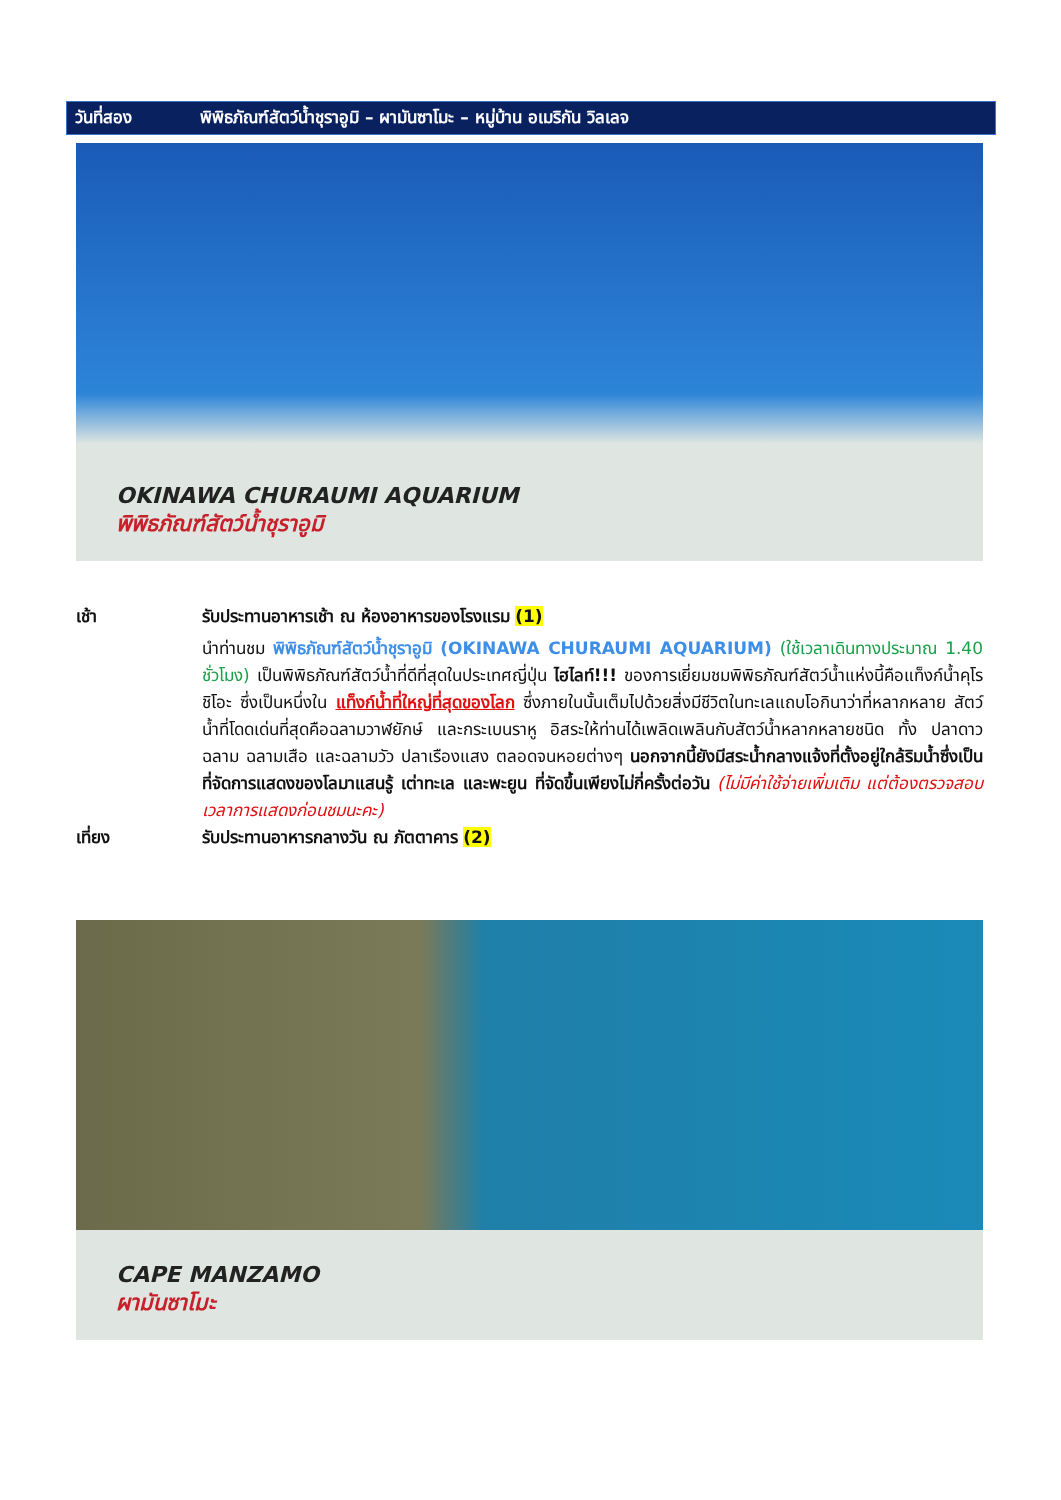วันที่สอง พิพิธภัณฑ์สัตว์น้ำชุราอูมิ – ผามันซาโมะ – หมู่บ้าน อเมริกัน วิลเลจ
OKINAWA CHURAUMI AQUARIUM
พิพิธภัณฑ์สัตว์น้ำชุราอูมิ
เช้า รับประทานอาหารเช้า ณ ห้องอาหารของโรงแรม (1)
นำท่านชม พิพิธภัณฑ์สัตว์น้ำชุราอูมิ (OKINAWA CHURAUMI AQUARIUM) (ใช้เวลาเดินทางประมาณ 1.40 ชั่วโมง) เป็นพิพิธภัณฑ์สัตว์น้ำที่ดีที่สุดในประเทศญี่ปุ่น ไฮไลท์!!! ของการเยี่ยมชมพิพิธภัณฑ์สัตว์น้ำแห่งนี้คือแท็งก์น้ำคุโรชิโอะ ซึ่งเป็นหนึ่งใน แท็งก์น้ำที่ใหญ่ที่สุดของโลก ซึ่งภายในนั้นเต็มไปด้วยสิ่งมีชีวิตในทะเลแถบโอกินาว่าที่หลากหลาย สัตว์น้ำที่โดดเด่นที่สุดคือฉลามวาฬยักษ์ และกระเบนราหู อิสระให้ท่านได้เพลิดเพลินกับสัตว์น้ำหลากหลายชนิด ทั้ง ปลาดาว ฉลาม ฉลามเสือ และฉลามวัว ปลาเรืองแสง ตลอดจนหอยต่างๆ นอกจากนี้ยังมีสระน้ำกลางแจ้งที่ตั้งอยู่ใกล้ริมน้ำซึ่งเป็นที่จัดการแสดงของโลมาแสนรู้ เต่าทะเล และพะยูน ที่จัดขึ้นเพียงไม่กี่ครั้งต่อวัน (ไม่มีค่าใช้จ่ายเพิ่มเติม แต่ต้องตรวจสอบเวลาการแสดงก่อนชมนะคะ)
เที่ยง รับประทานอาหารกลางวัน ณ ภัตตาคาร (2)
CAPE MANZAMO
ผามันซาโมะ